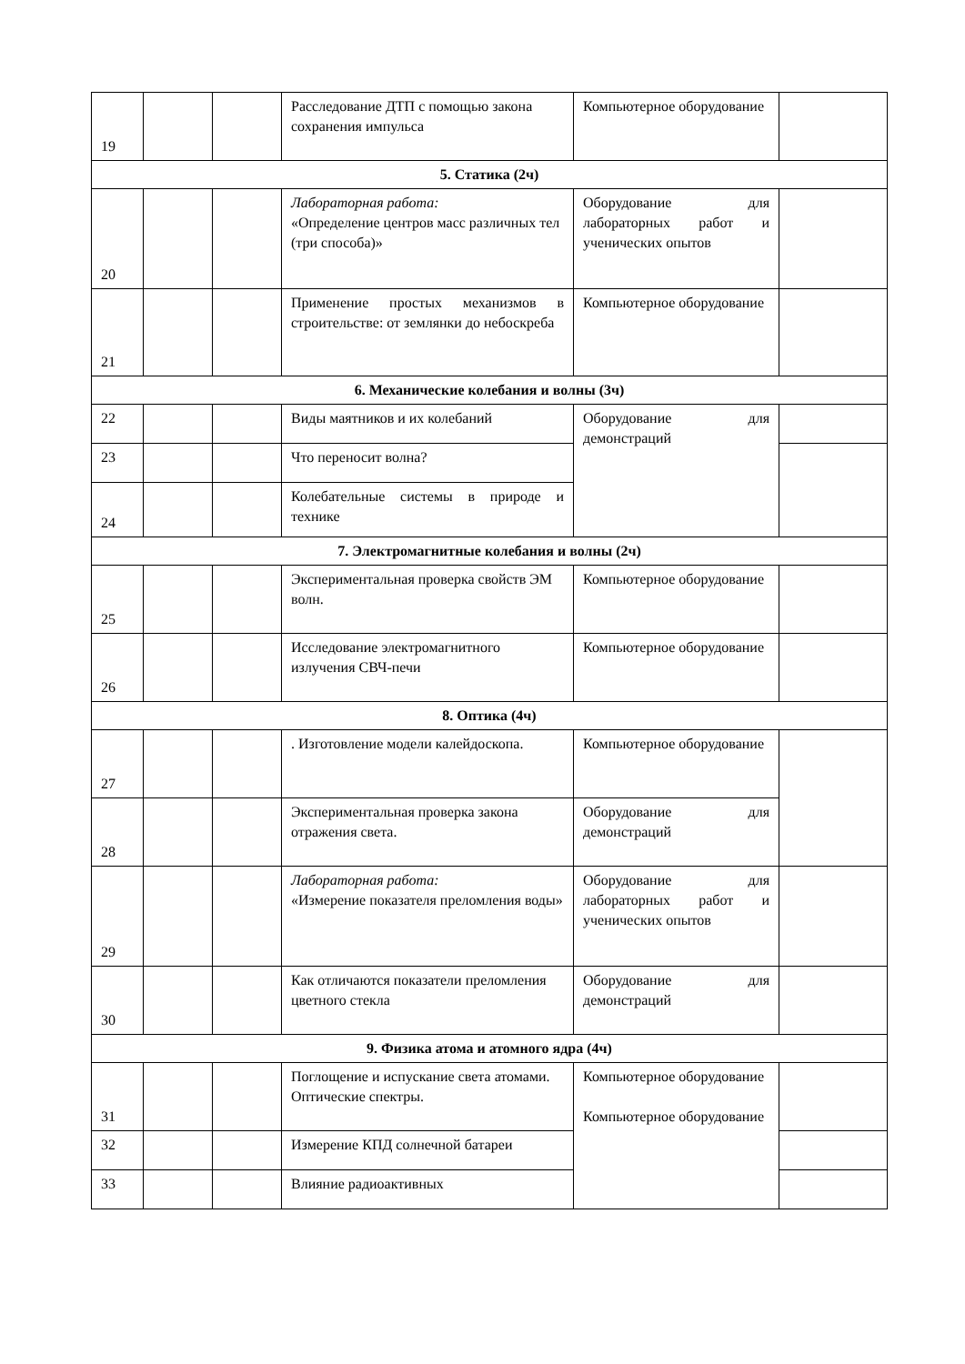| 19 | | | Расследование ДТП с помощью закона сохранения импульса | Компьютерное оборудование | |
| 5. Статика (2ч) | | | | | |
| 20 | | | Лабораторная работа: «Определение центров масс различных тел (три способа)» | Оборудование для лабораторных работ и ученических опытов | |
| 21 | | | Применение простых механизмов в строительстве: от землянки до небоскреба | Компьютерное оборудование | |
| 6. Механические колебания и волны (3ч) | | | | | |
| 22 | | | Виды маятников и их колебаний | Оборудование для демонстраций | |
| 23 | | | Что переносит волна? | | |
| 24 | | | Колебательные системы в природе и технике | | |
| 7. Электромагнитные колебания и волны (2ч) | | | | | |
| 25 | | | Экспериментальная проверка свойств ЭМ волн. | Компьютерное оборудование | |
| 26 | | | Исследование электромагнитного излучения СВЧ-печи | Компьютерное оборудование | |
| 8. Оптика (4ч) | | | | | |
| 27 | | | . Изготовление модели калейдоскопа. | Компьютерное оборудование | |
| 28 | | | Экспериментальная проверка закона отражения света. | Оборудование для демонстраций | |
| 29 | | | Лабораторная работа: «Измерение показателя преломления воды» | Оборудование для лабораторных работ и ученических опытов | |
| 30 | | | Как отличаются показатели преломления цветного стекла | Оборудование для демонстраций | |
| 9. Физика атома и атомного ядра (4ч) | | | | | |
| 31 | | | Поглощение и испускание света атомами. Оптические спектры. | Компьютерное оборудование Компьютерное оборудование | |
| 32 | | | Измерение КПД солнечной батареи | | |
| 33 | | | Влияние радиоактивных | | |